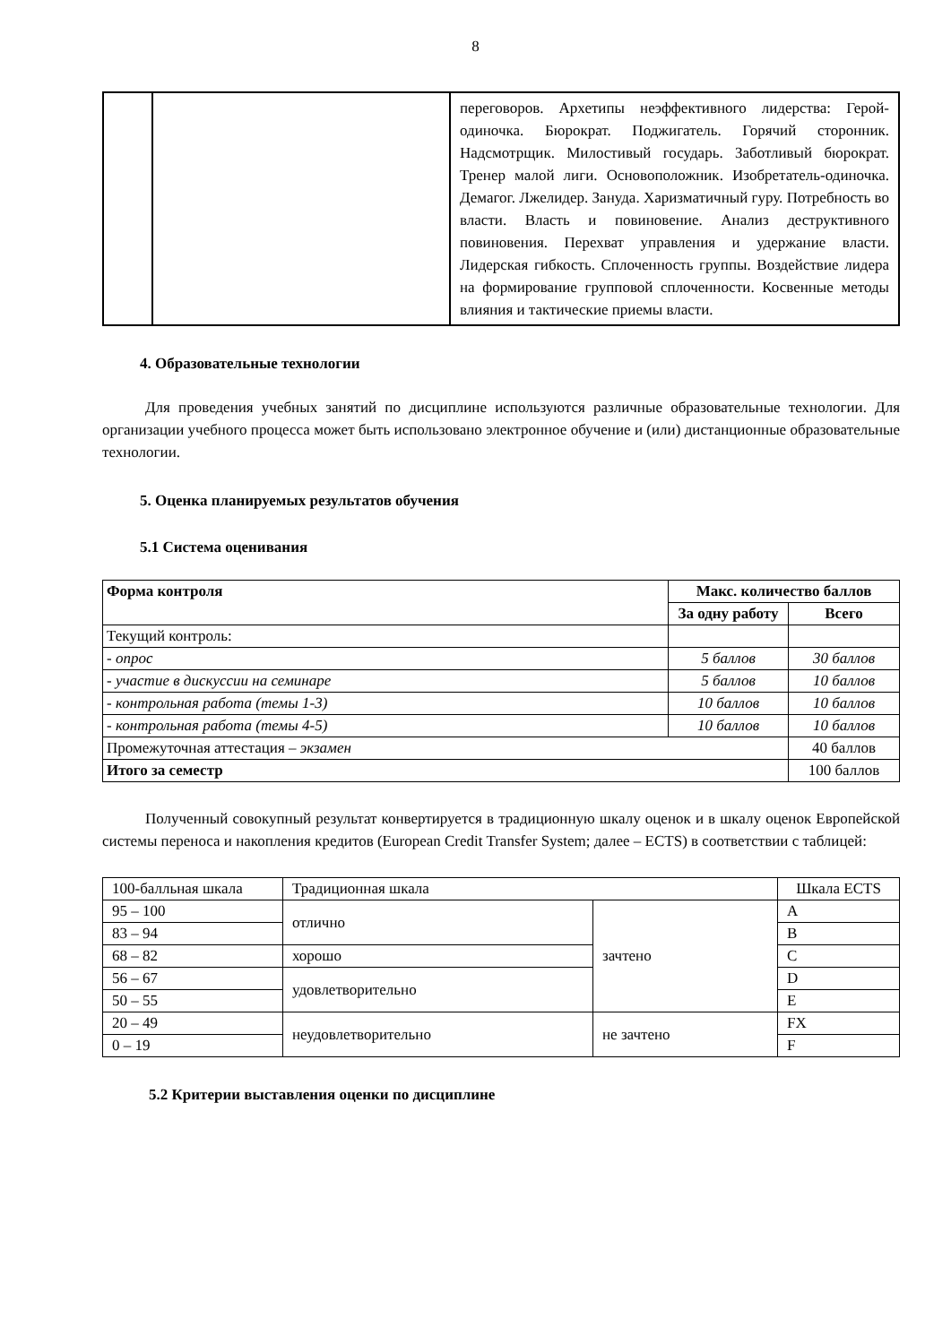8
| | | переговоров. Архетипы неэффективного лидерства: Герой-одиночка. Бюрократ. Поджигатель. Горячий сторонник. Надсмотрщик. Милостивый государь. Заботливый бюрократ. Тренер малой лиги. Основоположник. Изобретатель-одиночка. Демагог. Лжелидер. Зануда. Харизматичный гуру. Потребность во власти. Власть и повиновение. Анализ деструктивного повиновения. Перехват управления и удержание власти. Лидерская гибкость. Сплоченность группы. Воздействие лидера на формирование групповой сплоченности. Косвенные методы влияния и тактические приемы власти. |
4. Образовательные технологии
Для проведения учебных занятий по дисциплине используются различные образовательные технологии. Для организации учебного процесса может быть использовано электронное обучение и (или) дистанционные образовательные технологии.
5. Оценка планируемых результатов обучения
5.1 Система оценивания
| Форма контроля | Макс. количество баллов | |
| --- | --- | --- |
| | За одну работу | Всего |
| Текущий контроль: | | |
| - опрос | 5 баллов | 30 баллов |
| - участие в дискуссии на семинаре | 5 баллов | 10 баллов |
| - контрольная работа (темы 1-3) | 10 баллов | 10 баллов |
| - контрольная работа (темы 4-5) | 10 баллов | 10 баллов |
| Промежуточная аттестация – экзамен | | 40 баллов |
| Итого за семестр | | 100 баллов |
Полученный совокупный результат конвертируется в традиционную шкалу оценок и в шкалу оценок Европейской системы переноса и накопления кредитов (European Credit Transfer System; далее – ECTS) в соответствии с таблицей:
| 100-балльная шкала | Традиционная шкала | | Шкала ECTS |
| 95 – 100 | отлично | зачтено | A |
| 83 – 94 | | | B |
| 68 – 82 | хорошо | | C |
| 56 – 67 | удовлетворительно | | D |
| 50 – 55 | | | E |
| 20 – 49 | неудовлетворительно | не зачтено | FX |
| 0 – 19 | | | F |
5.2 Критерии выставления оценки по дисциплине